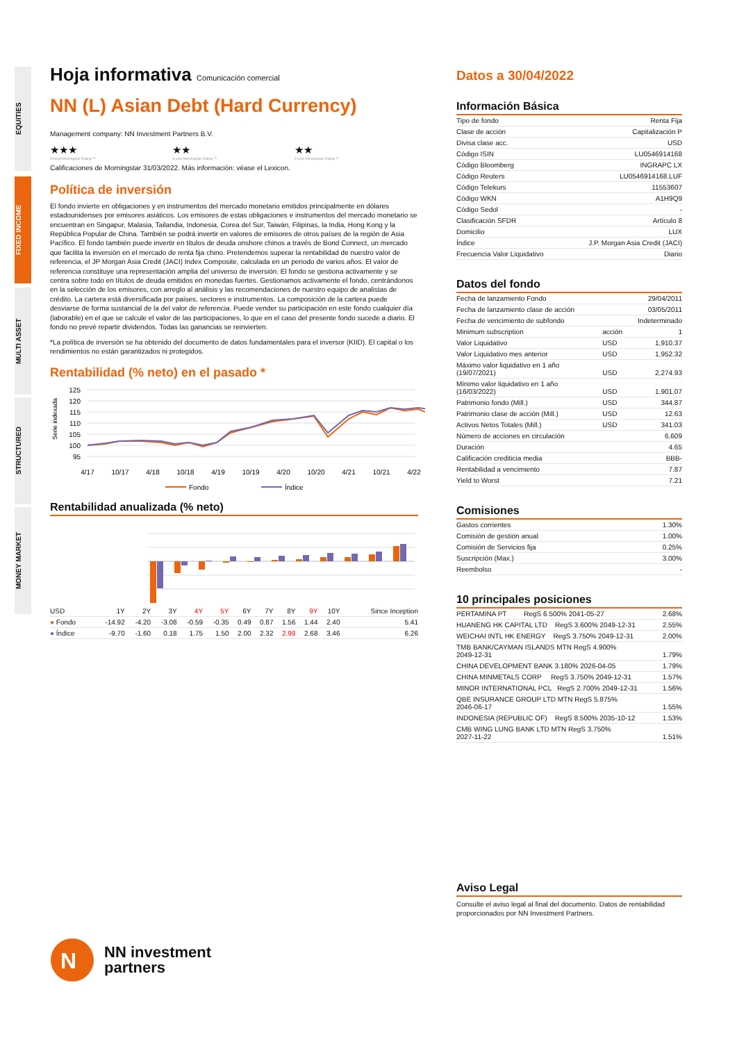EQUITIES
FIXED INCOME
MULTI ASSET
STRUCTURED
MONEY MARKET
Hoja informativa Comunicación comercial
NN (L) Asian Debt (Hard Currency)
Management company: NN Investment Partners B.V.
★★★
Overall Morningstar Rating ™
★★
3-year Morningstar Rating ™
★★
5-year Morningstar Rating ™
Calificaciones de Morningstar 31/03/2022. Más información: véase el Lexicon.
Política de inversión
El fondo invierte en obligaciones y en instrumentos del mercado monetario emitidos principalmente en dólares estadounidenses por emisores asiáticos. Los emisores de estas obligaciones e instrumentos del mercado monetario se encuentran en Singapur, Malasia, Tailandia, Indonesia, Corea del Sur, Taiwán, Filipinas, la India, Hong Kong y la República Popular de China. También se podrá invertir en valores de emisores de otros países de la región de Asia Pacífico. El fondo también puede invertir en títulos de deuda onshore chinos a través de Bond Connect, un mercado que facilita la inversión en el mercado de renta fija chino. Pretendemos superar la rentabilidad de nuestro valor de referencia, el JP Morgan Asia Credit (JACI) Index Composite, calculada en un periodo de varios años. El valor de referencia constituye una representación amplia del universo de inversión. El fondo se gestiona activamente y se centra sobre todo en títulos de deuda emitidos en monedas fuertes. Gestionamos activamente el fondo, centrándonos en la selección de los emisores, con arreglo al análisis y las recomendaciones de nuestro equipo de analistas de crédito. La cartera está diversificada por países, sectores e instrumentos. La composición de la cartera puede desviarse de forma sustancial de la del valor de referencia. Puede vender su participación en este fondo cualquier día (laborable) en el que se calcule el valor de las participaciones, lo que en el caso del presente fondo sucede a diario. El fondo no prevé repartir dividendos. Todas las ganancias se reinvierten.
*La política de inversión se ha obtenido del documento de datos fundamentales para el inversor (KIID). El capital o los rendimientos no están garantizados ni protegidos.
Rentabilidad (% neto) en el pasado *
Serie indexada
125
120
115
110
105
100
95
4/17
10/17
4/18
10/18
4/19
10/19
4/20
10/20
4/21
10/21
4/22
Fondo
Índice
Rentabilidad anualizada (% neto)
| USD | 1Y | 2Y | 3Y | 4Y | 5Y | 6Y | 7Y | 8Y | 9Y | 10Y | Since Inception |
| ● Fondo | -14.92 | -4.20 | -3.08 | -0.59 | -0.35 | 0.49 | 0.87 | 1.56 | 1.44 | 2.40 | 5.41 |
| ● Índice | -9.70 | -1.60 | 0.18 | 1.75 | 1.50 | 2.00 | 2.32 | 2.98 | 2.68 | 3.46 | 6.26 |
N
NN investment
partners
Datos a 30/04/2022
Información Básica
| Tipo de fondo | Renta Fija |
| Clase de acción | Capitalización P |
| Divisa clase acc. | USD |
| Código ISIN | LU0546914168 |
| Código Bloomberg | INGRAPC LX |
| Código Reuters | LU0546914168.LUF |
| Código Telekurs | 11553607 |
| Código WKN | A1H9Q9 |
| Código Sedol | - |
| Clasificación SFDR | Artículo 8 |
| Domicilio | LUX |
| Índice | J.P. Morgan Asia Credit (JACI) |
| Frecuencia Valor Liquidativo | Diario |
Datos del fondo
| Fecha de lanzamiento Fondo | | 29/04/2011 |
| Fecha de lanzamiento clase de acción | | 03/05/2011 |
| Fecha de vencimiento de subfondo | | Indeterminado |
| Minimum subscription | acción | 1 |
| Valor Liquidativo | USD | 1,910.37 |
| Valor Liquidativo mes anterior | USD | 1,952.32 |
| Máximo valor liquidativo en 1 año (19/07/2021) | USD | 2,274.93 |
| Mínimo valor liquidativo en 1 año (16/03/2022) | USD | 1,901.07 |
| Patrimonio fondo (Mill.) | USD | 344.87 |
| Patrimonio clase de acción (Mill.) | USD | 12.63 |
| Activos Netos Totales (Mill.) | USD | 341.03 |
| Número de acciones en circulación | | 6,609 |
| Duración | | 4.65 |
| Calificación crediticia media | | BBB- |
| Rentabilidad a vencimiento | | 7.87 |
| Yield to Worst | | 7.21 |
Comisiones
| Gastos corrientes | 1.30% |
| Comisión de gestión anual | 1.00% |
| Comisión de Servicios fija | 0.25% |
| Suscripción (Max.) | 3.00% |
| Reembolso | - |
10 principales posiciones
| PERTAMINA PT RegS 6.500% 2041-05-27 | 2.68% |
| HUANENG HK CAPITAL LTD RegS 3.600% 2049-12-31 | 2.55% |
| WEICHAI INTL HK ENERGY RegS 3.750% 2049-12-31 | 2.00% |
| TMB BANK/CAYMAN ISLANDS MTN RegS 4.900% 2049-12-31 | 1.79% |
| CHINA DEVELOPMENT BANK 3.180% 2026-04-05 | 1.79% |
| CHINA MINMETALS CORP RegS 3.750% 2049-12-31 | 1.57% |
| MINOR INTERNATIONAL PCL RegS 2.700% 2049-12-31 | 1.56% |
| QBE INSURANCE GROUP LTD MTN RegS 5.875% 2046-06-17 | 1.55% |
| INDONESIA (REPUBLIC OF) RegS 8.500% 2035-10-12 | 1.53% |
| CMB WING LUNG BANK LTD MTN RegS 3.750% 2027-11-22 | 1.51% |
Aviso Legal
Consulte el aviso legal al final del documento. Datos de rentabilidad proporcionados por NN Investment Partners.